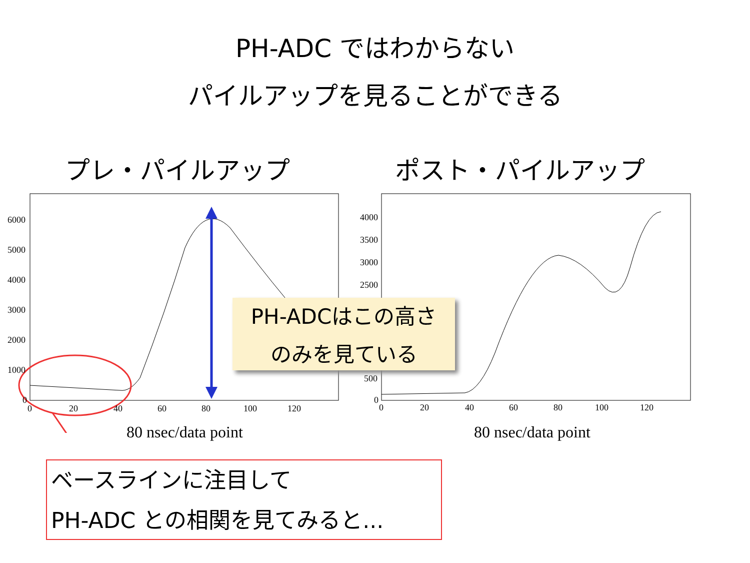PH-ADC ではわからない
パイルアップを見ることができる
プレ・パイルアップ ポスト・パイルアップ
6000
5000
4000
3000
2000
1000
0
0
20
40
60
80
100
120
4000
3500
3000
2500
500
0
0
20
40
60
80
100
120
80 nsec/data point 80 nsec/data point
PH-ADCはこの高さ
のみを見ている
ベースラインに注目して
PH-ADC との相関を見てみると...